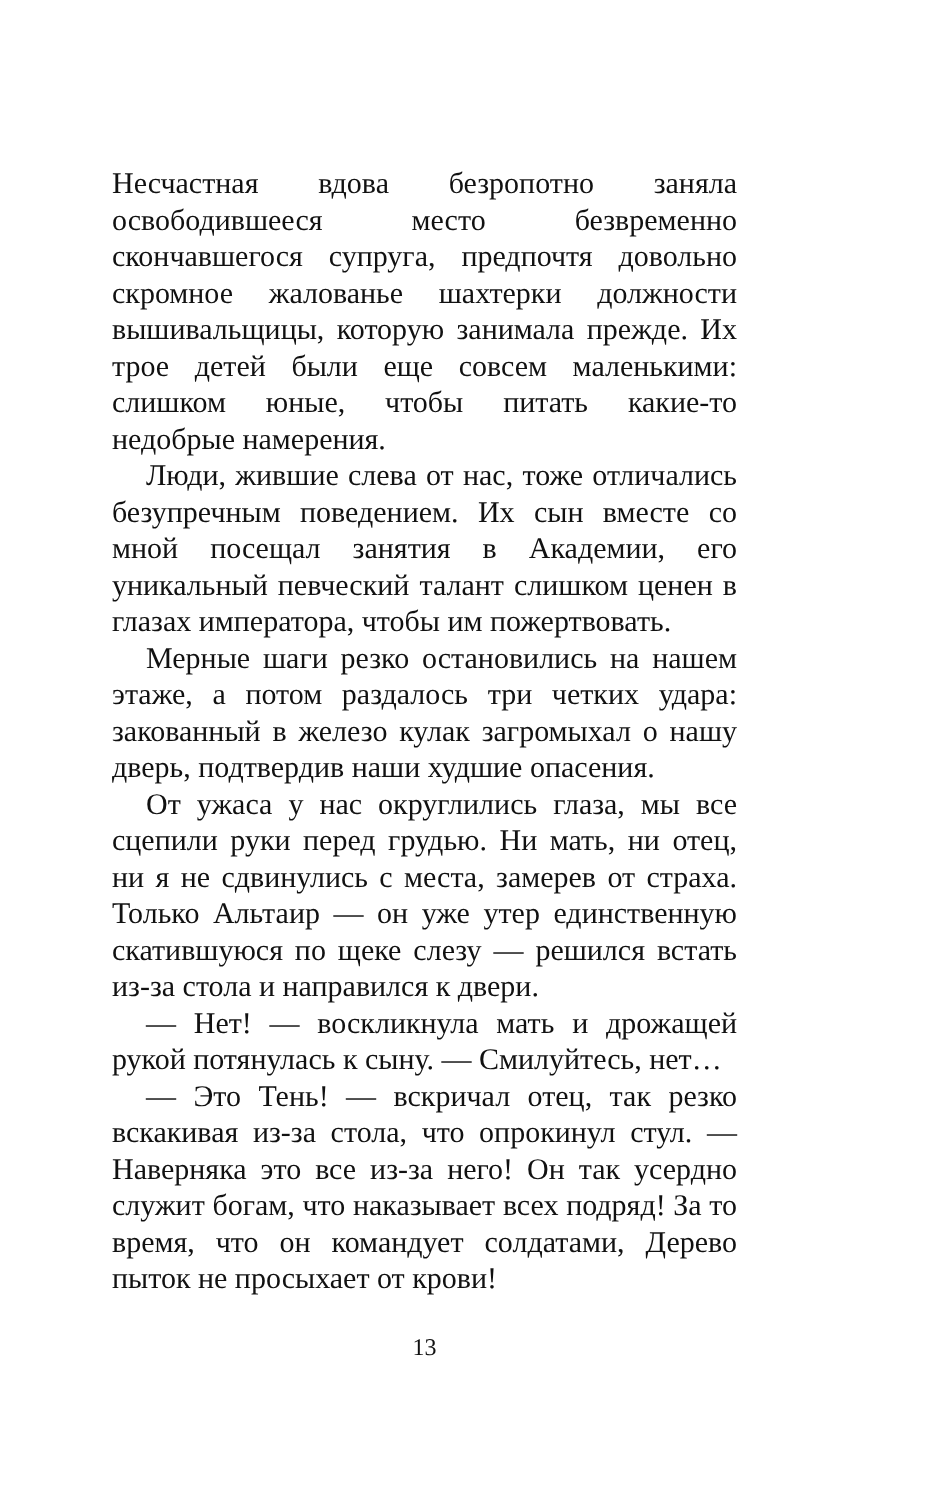Несчастная вдова безропотно заняла освободившееся место безвременно скончавшегося супруга, предпочтя довольно скромное жалованье шахтерки должности вышивальщицы, которую занимала прежде. Их трое детей были еще совсем маленькими: слишком юные, чтобы питать какие-то недобрые намерения.
Люди, жившие слева от нас, тоже отличались безупречным поведением. Их сын вместе со мной посещал занятия в Академии, его уникальный певческий талант слишком ценен в глазах императора, чтобы им пожертвовать.
Мерные шаги резко остановились на нашем этаже, а потом раздалось три четких удара: закованный в железо кулак загромыхал о нашу дверь, подтвердив наши худшие опасения.
От ужаса у нас округлились глаза, мы все сцепили руки перед грудью. Ни мать, ни отец, ни я не сдвинулись с места, замерев от страха. Только Альтаир — он уже утер единственную скатившуюся по щеке слезу — решился встать из-за стола и направился к двери.
— Нет! — воскликнула мать и дрожащей рукой потянулась к сыну. — Смилуйтесь, нет…
— Это Тень! — вскричал отец, так резко вскакивая из-за стола, что опрокинул стул. — Наверняка это все из-за него! Он так усердно служит богам, что наказывает всех подряд! За то время, что он командует солдатами, Дерево пыток не просыхает от крови!
13